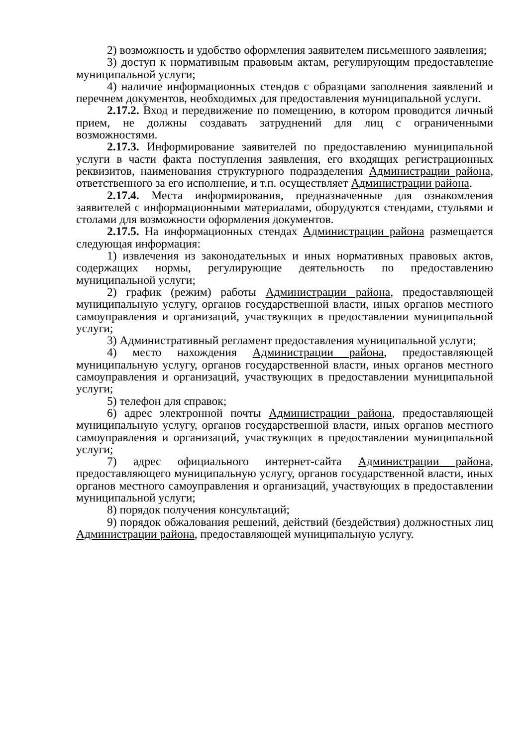2) возможность и удобство оформления заявителем письменного заявления;
3) доступ к нормативным правовым актам, регулирующим предоставление муниципальной услуги;
4) наличие информационных стендов с образцами заполнения заявлений и перечнем документов, необходимых для предоставления муниципальной услуги.
2.17.2. Вход и передвижение по помещению, в котором проводится личный прием, не должны создавать затруднений для лиц с ограниченными возможностями.
2.17.3. Информирование заявителей по предоставлению муниципальной услуги в части факта поступления заявления, его входящих регистрационных реквизитов, наименования структурного подразделения Администрации района, ответственного за его исполнение, и т.п. осуществляет Администрации района.
2.17.4. Места информирования, предназначенные для ознакомления заявителей с информационными материалами, оборудуются стендами, стульями и столами для возможности оформления документов.
2.17.5. На информационных стендах Администрации района размещается следующая информация:
1) извлечения из законодательных и иных нормативных правовых актов, содержащих нормы, регулирующие деятельность по предоставлению муниципальной услуги;
2) график (режим) работы Администрации района, предоставляющей муниципальную услугу, органов государственной власти, иных органов местного самоуправления и организаций, участвующих в предоставлении муниципальной услуги;
3) Административный регламент предоставления муниципальной услуги;
4) место нахождения Администрации района, предоставляющей муниципальную услугу, органов государственной власти, иных органов местного самоуправления и организаций, участвующих в предоставлении муниципальной услуги;
5) телефон для справок;
6) адрес электронной почты Администрации района, предоставляющей муниципальную услугу, органов государственной власти, иных органов местного самоуправления и организаций, участвующих в предоставлении муниципальной услуги;
7) адрес официального интернет-сайта Администрации района, предоставляющего муниципальную услугу, органов государственной власти, иных органов местного самоуправления и организаций, участвующих в предоставлении муниципальной услуги;
8) порядок получения консультаций;
9) порядок обжалования решений, действий (бездействия) должностных лиц Администрации района, предоставляющей муниципальную услугу.